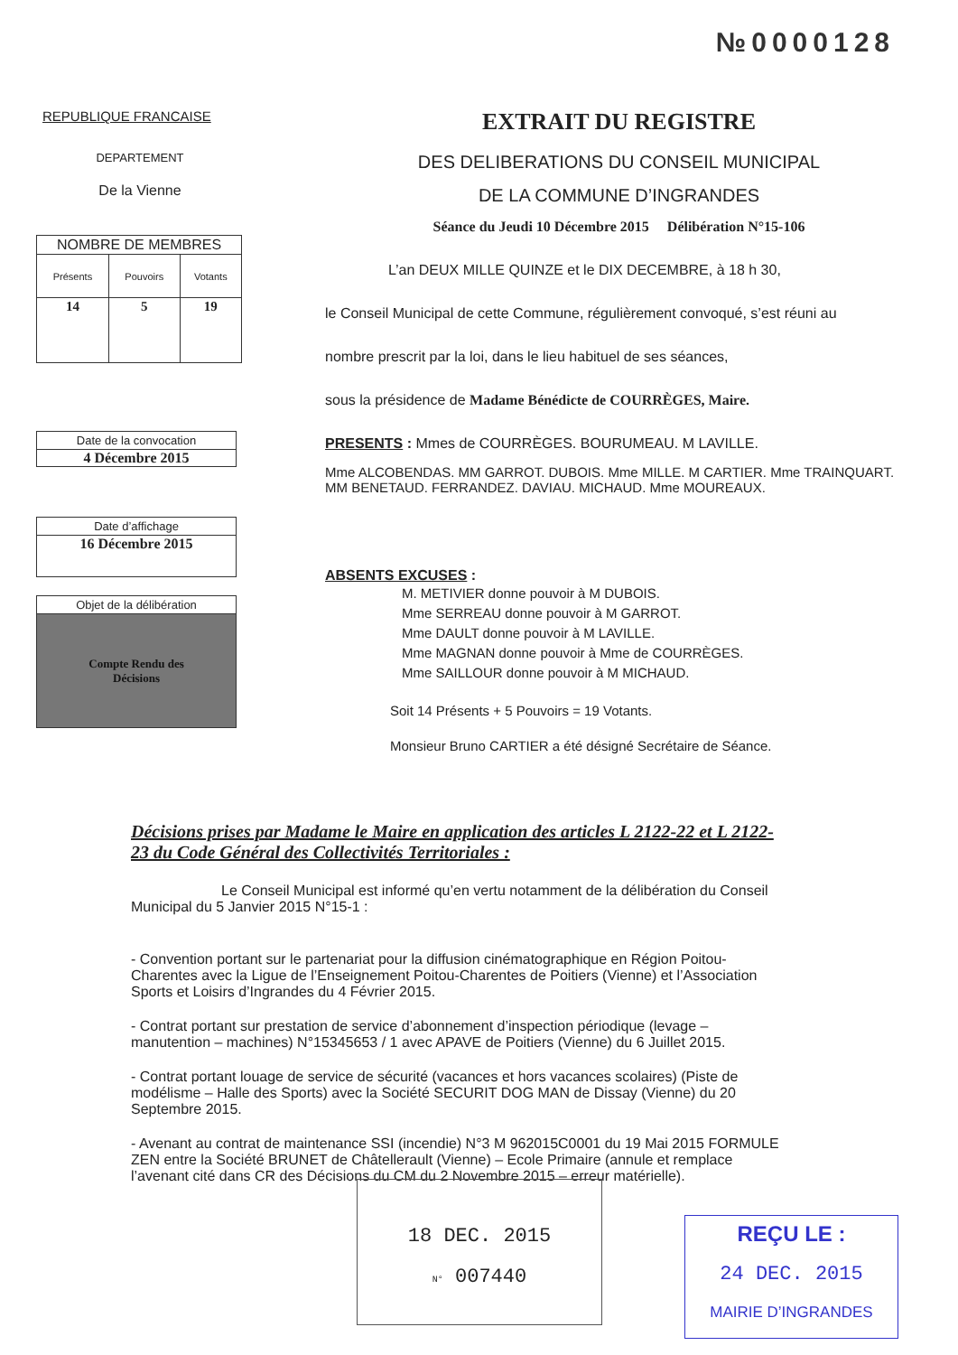№0000128
REPUBLIQUE FRANCAISE
DEPARTEMENT
De la Vienne
| NOMBRE DE MEMBRES | | |
| --- | --- | --- |
| Présents | Pouvoirs | Votants |
| 14 | 5 | 19 |
Date de la convocation
4 Décembre 2015
Date d’affichage
16 Décembre 2015
Objet de la délibération
Compte Rendu des
Décisions
EXTRAIT DU REGISTRE
DES DELIBERATIONS DU CONSEIL MUNICIPAL
DE LA COMMUNE D’INGRANDES
Séance du Jeudi 10 Décembre 2015 Délibération N°15-106
L’an DEUX MILLE QUINZE et le DIX DECEMBRE, à 18 h 30,
le Conseil Municipal de cette Commune, régulièrement convoqué, s’est réuni au
nombre prescrit par la loi, dans le lieu habituel de ses séances,
sous la présidence de Madame Bénédicte de COURRÈGES, Maire.
PRESENTS : Mmes de COURRÈGES. BOURUMEAU. M LAVILLE.
Mme ALCOBENDAS. MM GARROT. DUBOIS. Mme MILLE. M CARTIER. Mme TRAINQUART. MM BENETAUD. FERRANDEZ. DAVIAU. MICHAUD. Mme MOUREAUX.
ABSENTS EXCUSES :
M. METIVIER donne pouvoir à M DUBOIS.
Mme SERREAU donne pouvoir à M GARROT.
Mme DAULT donne pouvoir à M LAVILLE.
Mme MAGNAN donne pouvoir à Mme de COURRÈGES.
Mme SAILLOUR donne pouvoir à M MICHAUD.
Soit 14 Présents + 5 Pouvoirs = 19 Votants.
Monsieur Bruno CARTIER a été désigné Secrétaire de Séance.
Décisions prises par Madame le Maire en application des articles L 2122-22 et L 2122-23 du Code Général des Collectivités Territoriales :
Le Conseil Municipal est informé qu’en vertu notamment de la délibération du Conseil Municipal du 5 Janvier 2015 N°15-1 :
- Convention portant sur le partenariat pour la diffusion cinématographique en Région Poitou-Charentes avec la Ligue de l’Enseignement Poitou-Charentes de Poitiers (Vienne) et l’Association Sports et Loisirs d’Ingrandes du 4 Février 2015.
- Contrat portant sur prestation de service d’abonnement d’inspection périodique (levage – manutention – machines) N°15345653 / 1 avec APAVE de Poitiers (Vienne) du 6 Juillet 2015.
- Contrat portant louage de service de sécurité (vacances et hors vacances scolaires) (Piste de modélisme – Halle des Sports) avec la Société SECURIT DOG MAN de Dissay (Vienne) du 20 Septembre 2015.
- Avenant au contrat de maintenance SSI (incendie) N°3 M 962015C0001 du 19 Mai 2015 FORMULE ZEN entre la Société BRUNET de Châtellerault (Vienne) – Ecole Primaire (annule et remplace l’avenant cité dans CR des Décisions du CM du 2 Novembre 2015 – erreur matérielle).
18 DEC. 2015
N° 007440
REÇU LE :
24 DEC. 2015
MAIRIE D’INGRANDES